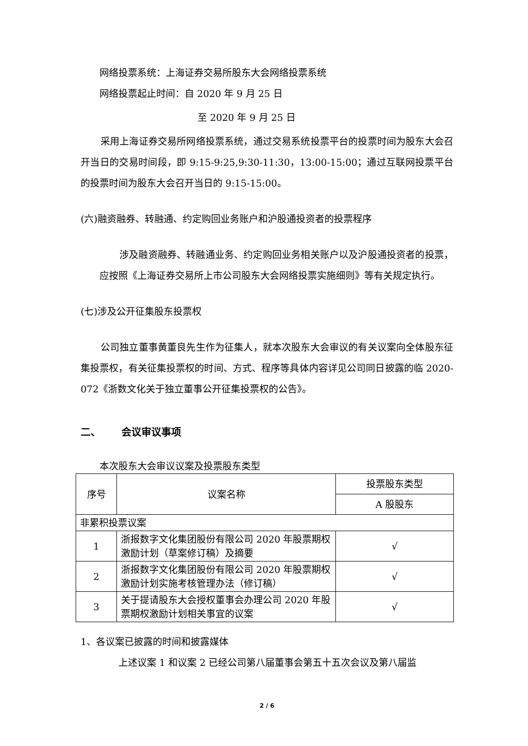网络投票系统：上海证券交易所股东大会网络投票系统
网络投票起止时间：自 2020 年 9 月 25 日
至 2020 年 9 月 25 日
采用上海证券交易所网络投票系统，通过交易系统投票平台的投票时间为股东大会召开当日的交易时间段，即 9:15-9:25,9:30-11:30，13:00-15:00；通过互联网投票平台的投票时间为股东大会召开当日的 9:15-15:00。
(六)融资融券、转融通、约定购回业务账户和沪股通投资者的投票程序
涉及融资融券、转融通业务、约定购回业务相关账户以及沪股通投资者的投票，应按照《上海证券交易所上市公司股东大会网络投票实施细则》等有关规定执行。
(七)涉及公开征集股东投票权
公司独立董事黄董良先生作为征集人，就本次股东大会审议的有关议案向全体股东征集投票权，有关征集投票权的时间、方式、程序等具体内容详见公司同日披露的临 2020-072《浙数文化关于独立董事公开征集投票权的公告》。
二、 会议审议事项
本次股东大会审议议案及投票股东类型
| 序号 | 议案名称 | 投票股东类型 |
| --- | --- | --- |
| | | A 股股东 |
| 非累积投票议案 | | |
| 1 | 浙报数字文化集团股份有限公司 2020 年股票期权激励计划（草案修订稿）及摘要 | √ |
| 2 | 浙报数字文化集团股份有限公司 2020 年股票期权激励计划实施考核管理办法（修订稿） | √ |
| 3 | 关于提请股东大会授权董事会办理公司 2020 年股票期权激励计划相关事宜的议案 | √ |
1、各议案已披露的时间和披露媒体
上述议案 1 和议案 2 已经公司第八届董事会第五十五次会议及第八届监
2 / 6